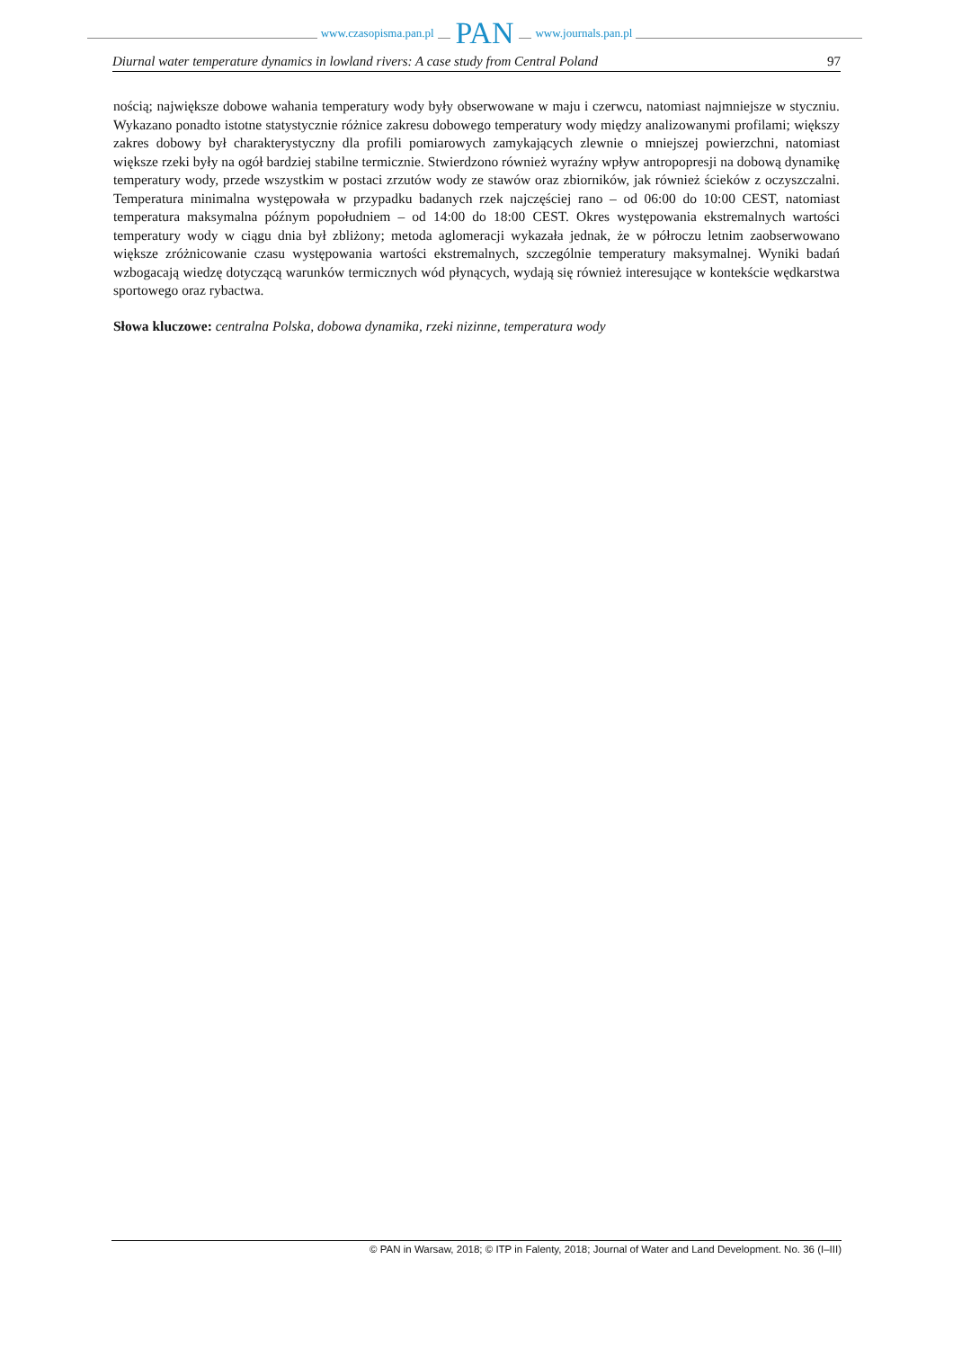www.czasopisma.pan.pl PAN www.journals.pan.pl
Diurnal water temperature dynamics in lowland rivers: A case study from Central Poland 97
nością; największe dobowe wahania temperatury wody były obserwowane w maju i czerwcu, natomiast najmniejsze w styczniu. Wykazano ponadto istotne statystycznie różnice zakresu dobowego temperatury wody między analizowanymi profilami; większy zakres dobowy był charakterystyczny dla profili pomiarowych zamykających zlewnie o mniejszej powierzchni, natomiast większe rzeki były na ogół bardziej stabilne termicznie. Stwierdzono również wyraźny wpływ antropopresji na dobową dynamikę temperatury wody, przede wszystkim w postaci zrzutów wody ze stawów oraz zbiorników, jak również ścieków z oczyszczalni. Temperatura minimalna występowała w przypadku badanych rzek najczęściej rano – od 06:00 do 10:00 CEST, natomiast temperatura maksymalna późnym popołudniem – od 14:00 do 18:00 CEST. Okres występowania ekstremalnych wartości temperatury wody w ciągu dnia był zbliżony; metoda aglomeracji wykazała jednak, że w półroczu letnim zaobserwowano większe zróżnicowanie czasu występowania wartości ekstremalnych, szczególnie temperatury maksymalnej. Wyniki badań wzbogacają wiedzę dotyczącą warunków termicznych wód płynących, wydają się również interesujące w kontekście wędkarstwa sportowego oraz rybactwa.
Słowa kluczowe: centralna Polska, dobowa dynamika, rzeki nizinne, temperatura wody
© PAN in Warsaw, 2018; © ITP in Falenty, 2018; Journal of Water and Land Development. No. 36 (I–III)